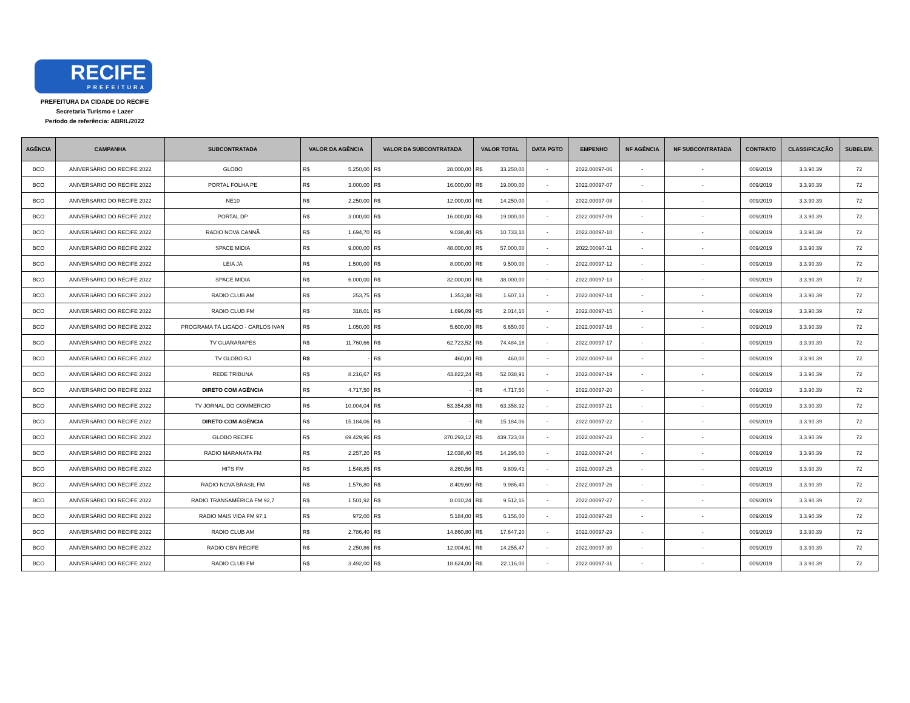RECIFE
PREFEITURA
PREFEITURA DA CIDADE DO RECIFE
Secretaria Turismo e Lazer
Período de referência: ABRIL/2022
| AGÊNCIA | CAMPANHA | SUBCONTRATADA | VALOR DA AGÊNCIA | | VALOR DA SUBCONTRATADA | | VALOR TOTAL | | DATA PGTO | EMPENHO | NF AGÊNCIA | NF SUBCONTRATADA | CONTRATO | CLASSIFICAÇÃO | SUBELEM. |
| --- | --- | --- | --- | --- | --- | --- | --- | --- | --- | --- | --- | --- | --- | --- | --- |
| BCO | ANIVERSÁRIO DO RECIFE 2022 | GLOBO | R$ | 5.250,00 | R$ | 28.000,00 | R$ | 33.250,00 | - | 2022.00097-06 | - | - | 009/2019 | 3.3.90.39 | 72 |
| BCO | ANIVERSÁRIO DO RECIFE 2022 | PORTAL FOLHA PE | R$ | 3.000,00 | R$ | 16.000,00 | R$ | 19.000,00 | - | 2022.00097-07 | - | - | 009/2019 | 3.3.90.39 | 72 |
| BCO | ANIVERSÁRIO DO RECIFE 2022 | NE10 | R$ | 2.250,00 | R$ | 12.000,00 | R$ | 14.250,00 | - | 2022.00097-08 | - | - | 009/2019 | 3.3.90.39 | 72 |
| BCO | ANIVERSÁRIO DO RECIFE 2022 | PORTAL DP | R$ | 3.000,00 | R$ | 16.000,00 | R$ | 19.000,00 | - | 2022.00097-09 | - | - | 009/2019 | 3.3.90.39 | 72 |
| BCO | ANIVERSÁRIO DO RECIFE 2022 | RADIO NOVA CANNÃ | R$ | 1.694,70 | R$ | 9.038,40 | R$ | 10.733,10 | - | 2022.00097-10 | - | - | 009/2019 | 3.3.90.39 | 72 |
| BCO | ANIVERSÁRIO DO RECIFE 2022 | SPACE MIDIA | R$ | 9.000,00 | R$ | 48.000,00 | R$ | 57.000,00 | - | 2022.00097-11 | - | - | 009/2019 | 3.3.90.39 | 72 |
| BCO | ANIVERSÁRIO DO RECIFE 2022 | LEIA JÁ | R$ | 1.500,00 | R$ | 8.000,00 | R$ | 9.500,00 | - | 2022.00097-12 | - | - | 009/2019 | 3.3.90.39 | 72 |
| BCO | ANIVERSÁRIO DO RECIFE 2022 | SPACE MIDIA | R$ | 6.000,00 | R$ | 32.000,00 | R$ | 38.000,00 | - | 2022.00097-13 | - | - | 009/2019 | 3.3.90.39 | 72 |
| BCO | ANIVERSÁRIO DO RECIFE 2022 | RADIO CLUB AM | R$ | 253,75 | R$ | 1.353,38 | R$ | 1.607,13 | - | 2022.00097-14 | - | - | 009/2019 | 3.3.90.39 | 72 |
| BCO | ANIVERSÁRIO DO RECIFE 2022 | RADIO CLUB FM | R$ | 318,01 | R$ | 1.696,09 | R$ | 2.014,10 | - | 2022.00097-15 | - | - | 009/2019 | 3.3.90.39 | 72 |
| BCO | ANIVERSÁRIO DO RECIFE 2022 | PROGRAMA TÁ LIGADO - CARLOS IVAN | R$ | 1.050,00 | R$ | 5.600,00 | R$ | 6.650,00 | - | 2022.00097-16 | - | - | 009/2019 | 3.3.90.39 | 72 |
| BCO | ANIVERSÁRIO DO RECIFE 2022 | TV GUARARAPES | R$ | 11.760,66 | R$ | 62.723,52 | R$ | 74.484,18 | - | 2022.00097-17 | - | - | 009/2019 | 3.3.90.39 | 72 |
| BCO | ANIVERSÁRIO DO RECIFE 2022 | TV GLOBO RJ | R$ | - | R$ | 460,00 | R$ | 460,00 | - | 2022.00097-18 | - | - | 009/2019 | 3.3.90.39 | 72 |
| BCO | ANIVERSÁRIO DO RECIFE 2022 | REDE TRIBUNA | R$ | 8.216,67 | R$ | 43.822,24 | R$ | 52.038,91 | - | 2022.00097-19 | - | - | 009/2019 | 3.3.90.39 | 72 |
| BCO | ANIVERSÁRIO DO RECIFE 2022 | DIRETO COM AGÊNCIA | R$ | 4.717,50 | R$ | - | R$ | 4.717,50 | - | 2022.00097-20 | - | - | 009/2019 | 3.3.90.39 | 72 |
| BCO | ANIVERSÁRIO DO RECIFE 2022 | TV JORNAL DO COMMERCIO | R$ | 10.004,04 | R$ | 53.354,88 | R$ | 63.358,92 | - | 2022.00097-21 | - | - | 009/2019 | 3.3.90.39 | 72 |
| BCO | ANIVERSÁRIO DO RECIFE 2022 | DIRETO COM AGÊNCIA | R$ | 15.184,06 | R$ | - | R$ | 15.184,06 | - | 2022.00097-22 | - | - | 009/2019 | 3.3.90.39 | 72 |
| BCO | ANIVERSÁRIO DO RECIFE 2022 | GLOBO RECIFE | R$ | 69.429,96 | R$ | 370.293,12 | R$ | 439.723,08 | - | 2022.00097-23 | - | - | 009/2019 | 3.3.90.39 | 72 |
| BCO | ANIVERSÁRIO DO RECIFE 2022 | RADIO MARANATA FM | R$ | 2.257,20 | R$ | 12.038,40 | R$ | 14.295,60 | - | 2022.00097-24 | - | - | 009/2019 | 3.3.90.39 | 72 |
| BCO | ANIVERSÁRIO DO RECIFE 2022 | HITS FM | R$ | 1.548,85 | R$ | 8.260,56 | R$ | 9.809,41 | - | 2022.00097-25 | - | - | 009/2019 | 3.3.90.39 | 72 |
| BCO | ANIVERSÁRIO DO RECIFE 2022 | RADIO NOVA BRASIL FM | R$ | 1.576,80 | R$ | 8.409,60 | R$ | 9.986,40 | - | 2022.00097-26 | - | - | 009/2019 | 3.3.90.39 | 72 |
| BCO | ANIVERSÁRIO DO RECIFE 2022 | RADIO TRANSAMÉRICA FM 92,7 | R$ | 1.501,92 | R$ | 8.010,24 | R$ | 9.512,16 | - | 2022.00097-27 | - | - | 009/2019 | 3.3.90.39 | 72 |
| BCO | ANIVERSÁRIO DO RECIFE 2022 | RADIO MAIS VIDA FM 97,1 | R$ | 972,00 | R$ | 5.184,00 | R$ | 6.156,00 | - | 2022.00097-28 | - | - | 009/2019 | 3.3.90.39 | 72 |
| BCO | ANIVERSÁRIO DO RECIFE 2022 | RADIO CLUB AM | R$ | 2.786,40 | R$ | 14.860,80 | R$ | 17.647,20 | - | 2022.00097-29 | - | - | 009/2019 | 3.3.90.39 | 72 |
| BCO | ANIVERSÁRIO DO RECIFE 2022 | RADIO CBN RECIFE | R$ | 2.250,86 | R$ | 12.004,61 | R$ | 14.255,47 | - | 2022.00097-30 | - | - | 009/2019 | 3.3.90.39 | 72 |
| BCO | ANIVERSÁRIO DO RECIFE 2022 | RADIO CLUB FM | R$ | 3.492,00 | R$ | 18.624,00 | R$ | 22.116,00 | - | 2022.00097-31 | - | - | 009/2019 | 3.3.90.39 | 72 |